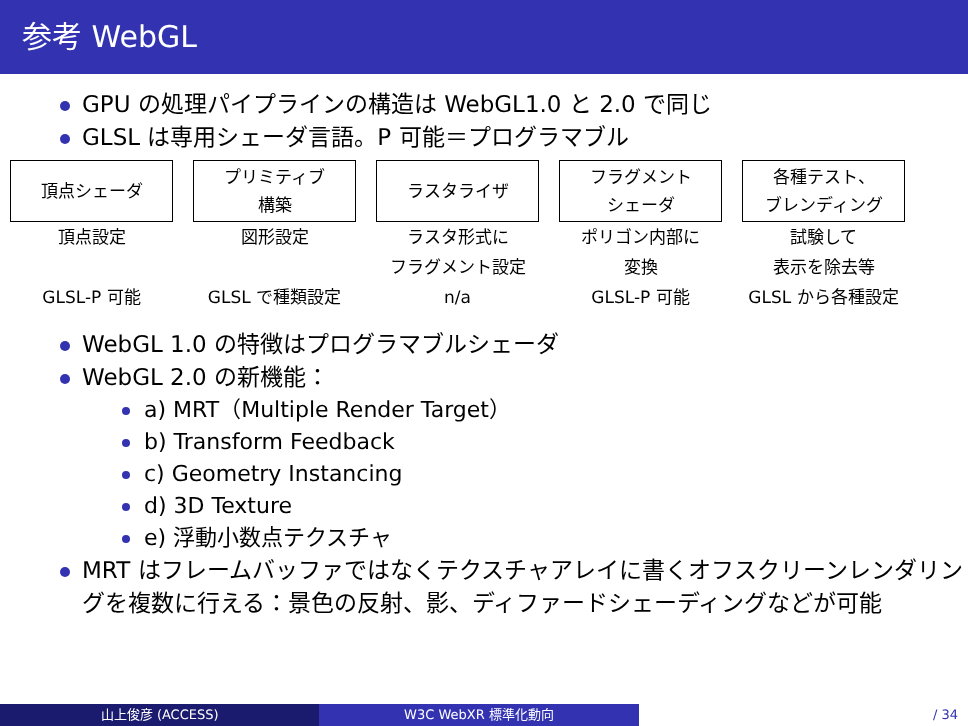参考 WebGL
GPU の処理パイプラインの構造は WebGL1.0 と 2.0 で同じ
GLSL は専用シェーダ言語。P 可能＝プログラマブル
頂点シェーダ
頂点設定
GLSL-P 可能
プリミティブ
構築
図形設定
GLSL で種類設定
ラスタライザ
ラスタ形式に
フラグメント設定
n/a
フラグメント
シェーダ
ポリゴン内部に
変換
GLSL-P 可能
各種テスト、
ブレンディング
試験して
表示を除去等
GLSL から各種設定
WebGL 1.0 の特徴はプログラマブルシェーダ
WebGL 2.0 の新機能：
a) MRT（Multiple Render Target）
b) Transform Feedback
c) Geometry Instancing
d) 3D Texture
e) 浮動小数点テクスチャ
MRT はフレームバッファではなくテクスチャアレイに書くオフスクリーンレンダリングを複数に行える：景色の反射、影、ディファードシェーディングなどが可能
山上俊彦 (ACCESS) W3C WebXR 標準化動向 / 34